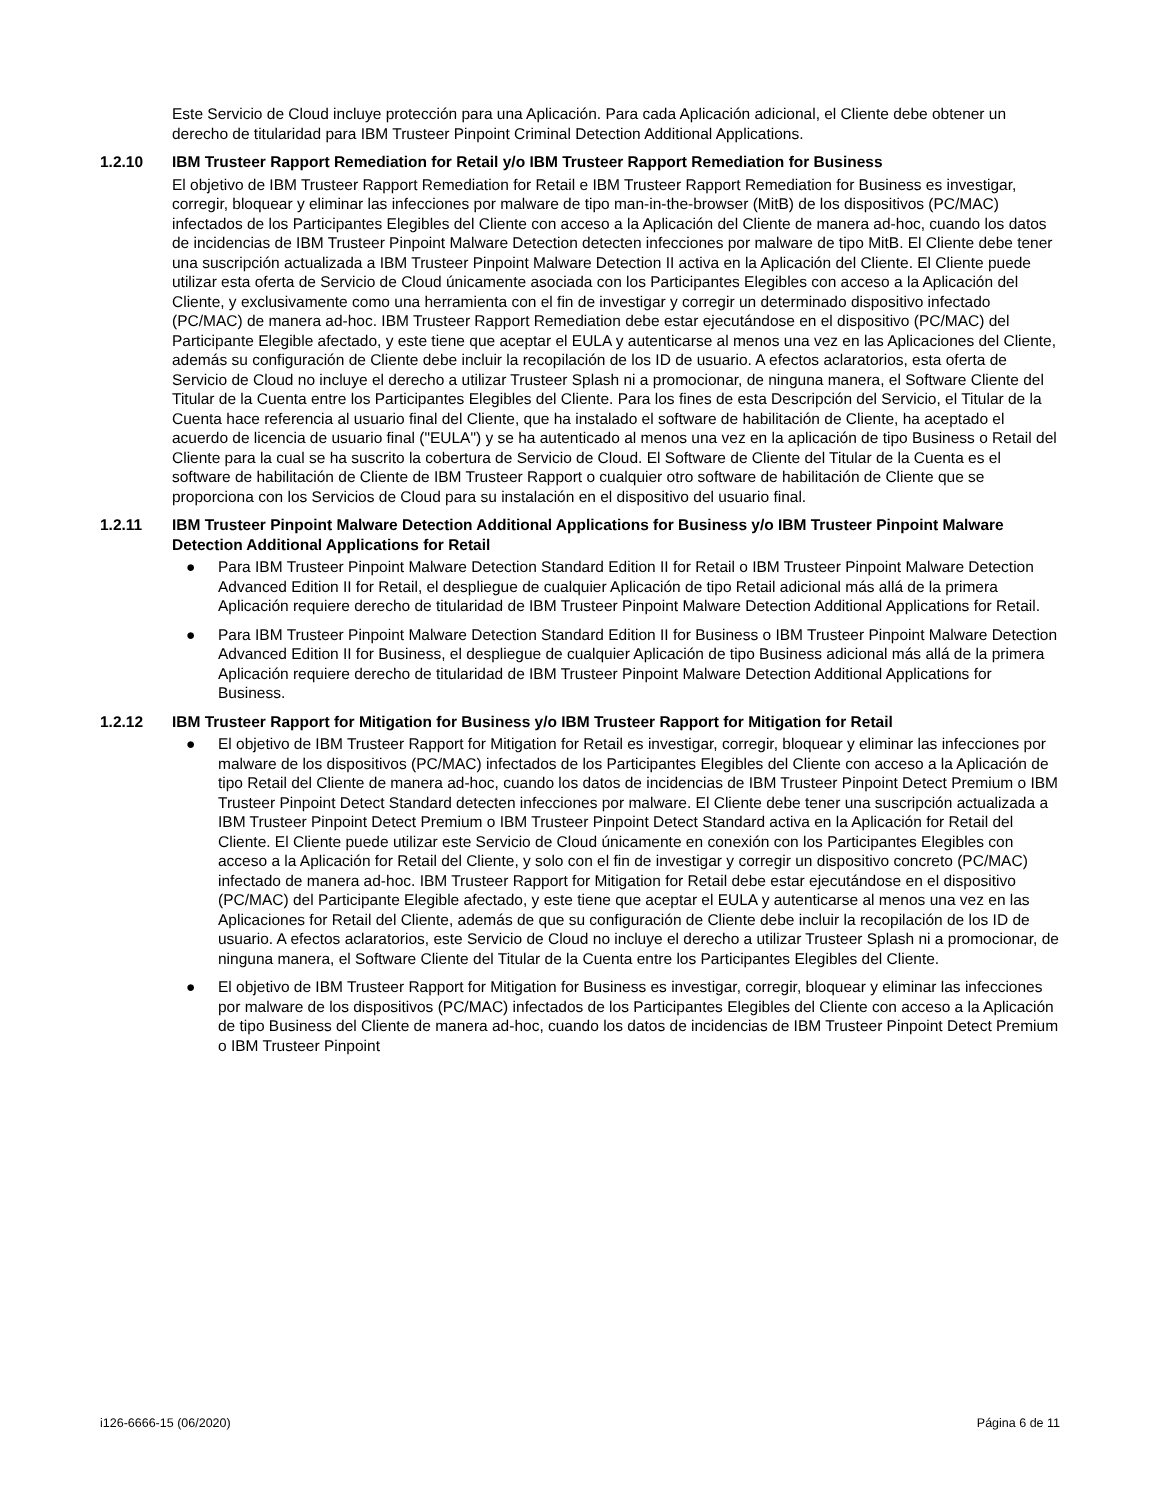Este Servicio de Cloud incluye protección para una Aplicación. Para cada Aplicación adicional, el Cliente debe obtener un derecho de titularidad para IBM Trusteer Pinpoint Criminal Detection Additional Applications.
1.2.10 IBM Trusteer Rapport Remediation for Retail y/o IBM Trusteer Rapport Remediation for Business
El objetivo de IBM Trusteer Rapport Remediation for Retail e IBM Trusteer Rapport Remediation for Business es investigar, corregir, bloquear y eliminar las infecciones por malware de tipo man-in-the-browser (MitB) de los dispositivos (PC/MAC) infectados de los Participantes Elegibles del Cliente con acceso a la Aplicación del Cliente de manera ad-hoc, cuando los datos de incidencias de IBM Trusteer Pinpoint Malware Detection detecten infecciones por malware de tipo MitB. El Cliente debe tener una suscripción actualizada a IBM Trusteer Pinpoint Malware Detection II activa en la Aplicación del Cliente. El Cliente puede utilizar esta oferta de Servicio de Cloud únicamente asociada con los Participantes Elegibles con acceso a la Aplicación del Cliente, y exclusivamente como una herramienta con el fin de investigar y corregir un determinado dispositivo infectado (PC/MAC) de manera ad-hoc. IBM Trusteer Rapport Remediation debe estar ejecutándose en el dispositivo (PC/MAC) del Participante Elegible afectado, y este tiene que aceptar el EULA y autenticarse al menos una vez en las Aplicaciones del Cliente, además su configuración de Cliente debe incluir la recopilación de los ID de usuario. A efectos aclaratorios, esta oferta de Servicio de Cloud no incluye el derecho a utilizar Trusteer Splash ni a promocionar, de ninguna manera, el Software Cliente del Titular de la Cuenta entre los Participantes Elegibles del Cliente. Para los fines de esta Descripción del Servicio, el Titular de la Cuenta hace referencia al usuario final del Cliente, que ha instalado el software de habilitación de Cliente, ha aceptado el acuerdo de licencia de usuario final ("EULA") y se ha autenticado al menos una vez en la aplicación de tipo Business o Retail del Cliente para la cual se ha suscrito la cobertura de Servicio de Cloud. El Software de Cliente del Titular de la Cuenta es el software de habilitación de Cliente de IBM Trusteer Rapport o cualquier otro software de habilitación de Cliente que se proporciona con los Servicios de Cloud para su instalación en el dispositivo del usuario final.
1.2.11 IBM Trusteer Pinpoint Malware Detection Additional Applications for Business y/o IBM Trusteer Pinpoint Malware Detection Additional Applications for Retail
● Para IBM Trusteer Pinpoint Malware Detection Standard Edition II for Retail o IBM Trusteer Pinpoint Malware Detection Advanced Edition II for Retail, el despliegue de cualquier Aplicación de tipo Retail adicional más allá de la primera Aplicación requiere derecho de titularidad de IBM Trusteer Pinpoint Malware Detection Additional Applications for Retail.
● Para IBM Trusteer Pinpoint Malware Detection Standard Edition II for Business o IBM Trusteer Pinpoint Malware Detection Advanced Edition II for Business, el despliegue de cualquier Aplicación de tipo Business adicional más allá de la primera Aplicación requiere derecho de titularidad de IBM Trusteer Pinpoint Malware Detection Additional Applications for Business.
1.2.12 IBM Trusteer Rapport for Mitigation for Business y/o IBM Trusteer Rapport for Mitigation for Retail
● El objetivo de IBM Trusteer Rapport for Mitigation for Retail es investigar, corregir, bloquear y eliminar las infecciones por malware de los dispositivos (PC/MAC) infectados de los Participantes Elegibles del Cliente con acceso a la Aplicación de tipo Retail del Cliente de manera ad-hoc, cuando los datos de incidencias de IBM Trusteer Pinpoint Detect Premium o IBM Trusteer Pinpoint Detect Standard detecten infecciones por malware. El Cliente debe tener una suscripción actualizada a IBM Trusteer Pinpoint Detect Premium o IBM Trusteer Pinpoint Detect Standard activa en la Aplicación for Retail del Cliente. El Cliente puede utilizar este Servicio de Cloud únicamente en conexión con los Participantes Elegibles con acceso a la Aplicación for Retail del Cliente, y solo con el fin de investigar y corregir un dispositivo concreto (PC/MAC) infectado de manera ad-hoc. IBM Trusteer Rapport for Mitigation for Retail debe estar ejecutándose en el dispositivo (PC/MAC) del Participante Elegible afectado, y este tiene que aceptar el EULA y autenticarse al menos una vez en las Aplicaciones for Retail del Cliente, además de que su configuración de Cliente debe incluir la recopilación de los ID de usuario. A efectos aclaratorios, este Servicio de Cloud no incluye el derecho a utilizar Trusteer Splash ni a promocionar, de ninguna manera, el Software Cliente del Titular de la Cuenta entre los Participantes Elegibles del Cliente.
● El objetivo de IBM Trusteer Rapport for Mitigation for Business es investigar, corregir, bloquear y eliminar las infecciones por malware de los dispositivos (PC/MAC) infectados de los Participantes Elegibles del Cliente con acceso a la Aplicación de tipo Business del Cliente de manera ad-hoc, cuando los datos de incidencias de IBM Trusteer Pinpoint Detect Premium o IBM Trusteer Pinpoint
i126-6666-15 (06/2020) Página 6 de 11